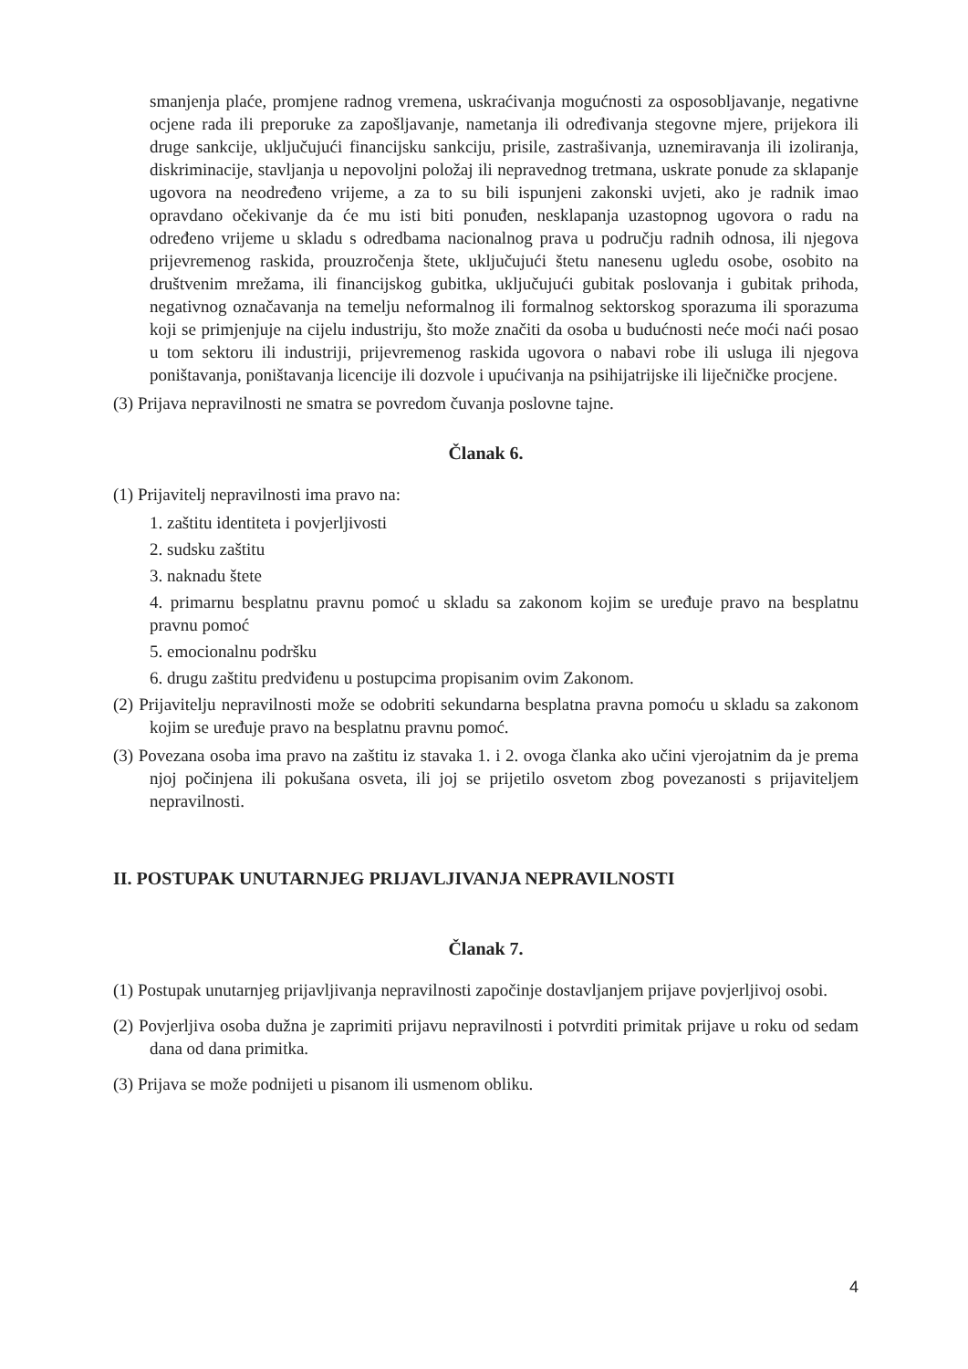smanjenja plaće, promjene radnog vremena, uskraćivanja mogućnosti za osposobljavanje, negativne ocjene rada ili preporuke za zapošljavanje, nametanja ili određivanja stegovne mjere, prijekora ili druge sankcije, uključujući financijsku sankciju, prisile, zastrašivanja, uznemiravanja ili izoliranja, diskriminacije, stavljanja u nepovoljni položaj ili nepravednog tretmana, uskrate ponude za sklapanje ugovora na neodređeno vrijeme, a za to su bili ispunjeni zakonski uvjeti, ako je radnik imao opravdano očekivanje da će mu isti biti ponuđen, nesklapanja uzastopnog ugovora o radu na određeno vrijeme u skladu s odredbama nacionalnog prava u području radnih odnosa, ili njegova prijevremenog raskida, prouzročenja štete, uključujući štetu nanesenu ugledu osobe, osobito na društvenim mrežama, ili financijskog gubitka, uključujući gubitak poslovanja i gubitak prihoda, negativnog označavanja na temelju neformalnog ili formalnog sektorskog sporazuma ili sporazuma koji se primjenjuje na cijelu industriju, što može značiti da osoba u budućnosti neće moći naći posao u tom sektoru ili industriji, prijevremenog raskida ugovora o nabavi robe ili usluga ili njegova poništavanja, poništavanja licencije ili dozvole i upućivanja na psihijatrijske ili liječničke procjene.
(3) Prijava nepravilnosti ne smatra se povredom čuvanja poslovne tajne.
Članak 6.
(1) Prijavitelj nepravilnosti ima pravo na:
1. zaštitu identiteta i povjerljivosti
2. sudsku zaštitu
3. naknadu štete
4. primarnu besplatnu pravnu pomoć u skladu sa zakonom kojim se uređuje pravo na besplatnu pravnu pomoć
5. emocionalnu podršku
6. drugu zaštitu predviđenu u postupcima propisanim ovim Zakonom.
(2) Prijavitelju nepravilnosti može se odobriti sekundarna besplatna pravna pomoću u skladu sa zakonom kojim se uređuje pravo na besplatnu pravnu pomoć.
(3) Povezana osoba ima pravo na zaštitu iz stavaka 1. i 2. ovoga članka ako učini vjerojatnim da je prema njoj počinjena ili pokušana osveta, ili joj se prijetilo osvetom zbog povezanosti s prijaviteljem nepravilnosti.
II. POSTUPAK UNUTARNJEG PRIJAVLJIVANJA NEPRAVILNOSTI
Članak 7.
(1) Postupak unutarnjeg prijavljivanja nepravilnosti započinje dostavljanjem prijave povjerljivoj osobi.
(2) Povjerljiva osoba dužna je zaprimiti prijavu nepravilnosti i potvrditi primitak prijave u roku od sedam dana od dana primitka.
(3) Prijava se može podnijeti u pisanom ili usmenom obliku.
4